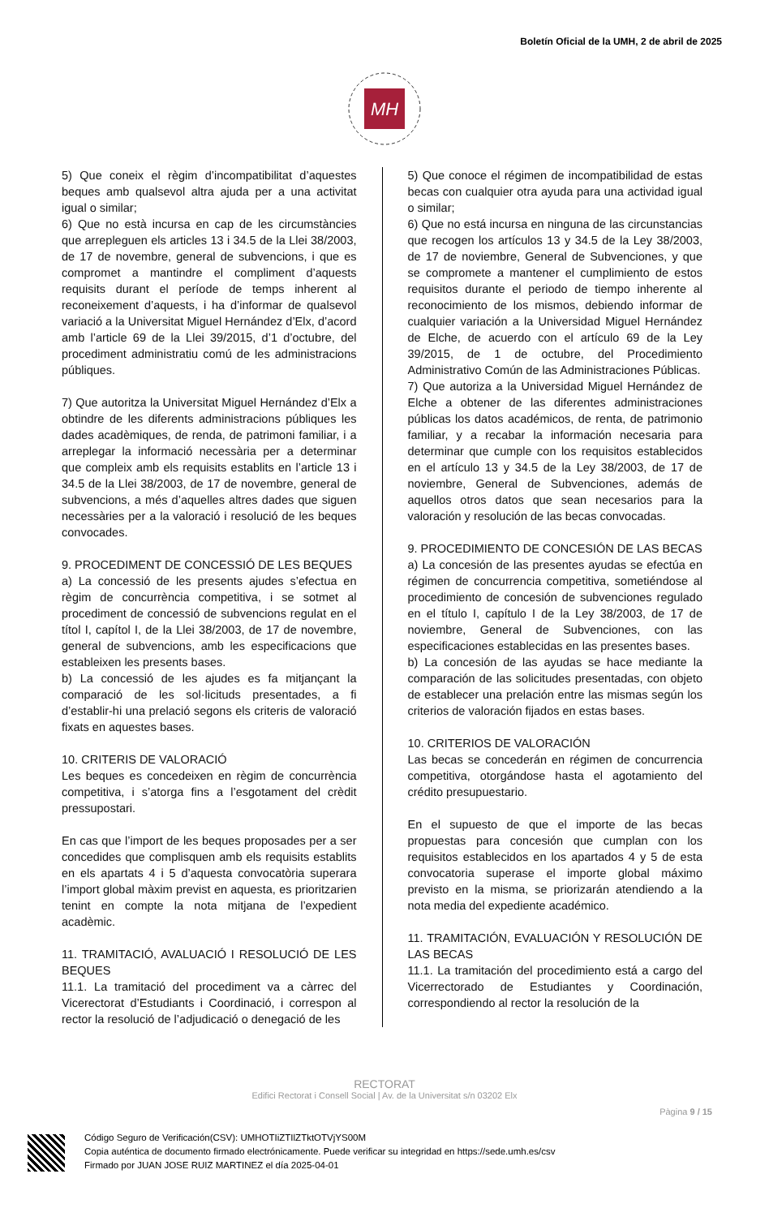Boletín Oficial de la UMH, 2 de abril de 2025
MH
5) Que coneix el règim d’incompatibilitat d’aquestes beques amb qualsevol altra ajuda per a una activitat igual o similar;
6) Que no està incursa en cap de les circumstàncies que arrepleguen els articles 13 i 34.5 de la Llei 38/2003, de 17 de novembre, general de subvencions, i que es compromet a mantindre el compliment d’aquests requisits durant el període de temps inherent al reconeixement d’aquests, i ha d’informar de qualsevol variació a la Universitat Miguel Hernández d’Elx, d’acord amb l’article 69 de la Llei 39/2015, d’1 d’octubre, del procediment administratiu comú de les administracions públiques.
7) Que autoritza la Universitat Miguel Hernández d’Elx a obtindre de les diferents administracions públiques les dades acadèmiques, de renda, de patrimoni familiar, i a arreplegar la informació necessària per a determinar que compleix amb els requisits establits en l’article 13 i 34.5 de la Llei 38/2003, de 17 de novembre, general de subvencions, a més d’aquelles altres dades que siguen necessàries per a la valoració i resolució de les beques convocades.
9. PROCEDIMENT DE CONCESSIÓ DE LES BEQUES
a) La concessió de les presents ajudes s’efectua en règim de concurrència competitiva, i se sotmet al procediment de concessió de subvencions regulat en el títol I, capítol I, de la Llei 38/2003, de 17 de novembre, general de subvencions, amb les especificacions que estableixen les presents bases.
b) La concessió de les ajudes es fa mitjançant la comparació de les sol·licituds presentades, a fi d’establir-hi una prelació segons els criteris de valoració fixats en aquestes bases.
10. CRITERIS DE VALORACIÓ
Les beques es concedeixen en règim de concurrència competitiva, i s’atorga fins a l’esgotament del crèdit pressupostari.
En cas que l’import de les beques proposades per a ser concedides que complisquen amb els requisits establits en els apartats 4 i 5 d’aquesta convocatòria superara l’import global màxim previst en aquesta, es prioritzarien tenint en compte la nota mitjana de l’expedient acadèmic.
11. TRAMITACIÓ, AVALUACIÓ I RESOLUCIÓ DE LES BEQUES
11.1. La tramitació del procediment va a càrrec del Vicerectorat d’Estudiants i Coordinació, i correspon al rector la resolució de l’adjudicació o denegació de les
5) Que conoce el régimen de incompatibilidad de estas becas con cualquier otra ayuda para una actividad igual o similar;
6) Que no está incursa en ninguna de las circunstancias que recogen los artículos 13 y 34.5 de la Ley 38/2003, de 17 de noviembre, General de Subvenciones, y que se compromete a mantener el cumplimiento de estos requisitos durante el periodo de tiempo inherente al reconocimiento de los mismos, debiendo informar de cualquier variación a la Universidad Miguel Hernández de Elche, de acuerdo con el artículo 69 de la Ley 39/2015, de 1 de octubre, del Procedimiento Administrativo Común de las Administraciones Públicas.
7) Que autoriza a la Universidad Miguel Hernández de Elche a obtener de las diferentes administraciones públicas los datos académicos, de renta, de patrimonio familiar, y a recabar la información necesaria para determinar que cumple con los requisitos establecidos en el artículo 13 y 34.5 de la Ley 38/2003, de 17 de noviembre, General de Subvenciones, además de aquellos otros datos que sean necesarios para la valoración y resolución de las becas convocadas.
9. PROCEDIMIENTO DE CONCESIÓN DE LAS BECAS
a) La concesión de las presentes ayudas se efectúa en régimen de concurrencia competitiva, sometiéndose al procedimiento de concesión de subvenciones regulado en el título I, capítulo I de la Ley 38/2003, de 17 de noviembre, General de Subvenciones, con las especificaciones establecidas en las presentes bases.
b) La concesión de las ayudas se hace mediante la comparación de las solicitudes presentadas, con objeto de establecer una prelación entre las mismas según los criterios de valoración fijados en estas bases.
10. CRITERIOS DE VALORACIÓN
Las becas se concederán en régimen de concurrencia competitiva, otorgándose hasta el agotamiento del crédito presupuestario.
En el supuesto de que el importe de las becas propuestas para concesión que cumplan con los requisitos establecidos en los apartados 4 y 5 de esta convocatoria superase el importe global máximo previsto en la misma, se priorizarán atendiendo a la nota media del expediente académico.
11. TRAMITACIÓN, EVALUACIÓN Y RESOLUCIÓN DE LAS BECAS
11.1. La tramitación del procedimiento está a cargo del Vicerrectorado de Estudiantes y Coordinación, correspondiendo al rector la resolución de la
RECTORAT
Edifici Rectorat i Consell Social | Av. de la Universitat s/n 03202 Elx
Pàgina 9 / 15
Código Seguro de Verificación(CSV): UMHOTIiZTIlZTktOTVjYS00M
Copia auténtica de documento firmado electrónicamente. Puede verificar su integridad en https://sede.umh.es/csv
Firmado por JUAN JOSE RUIZ MARTINEZ el día 2025-04-01